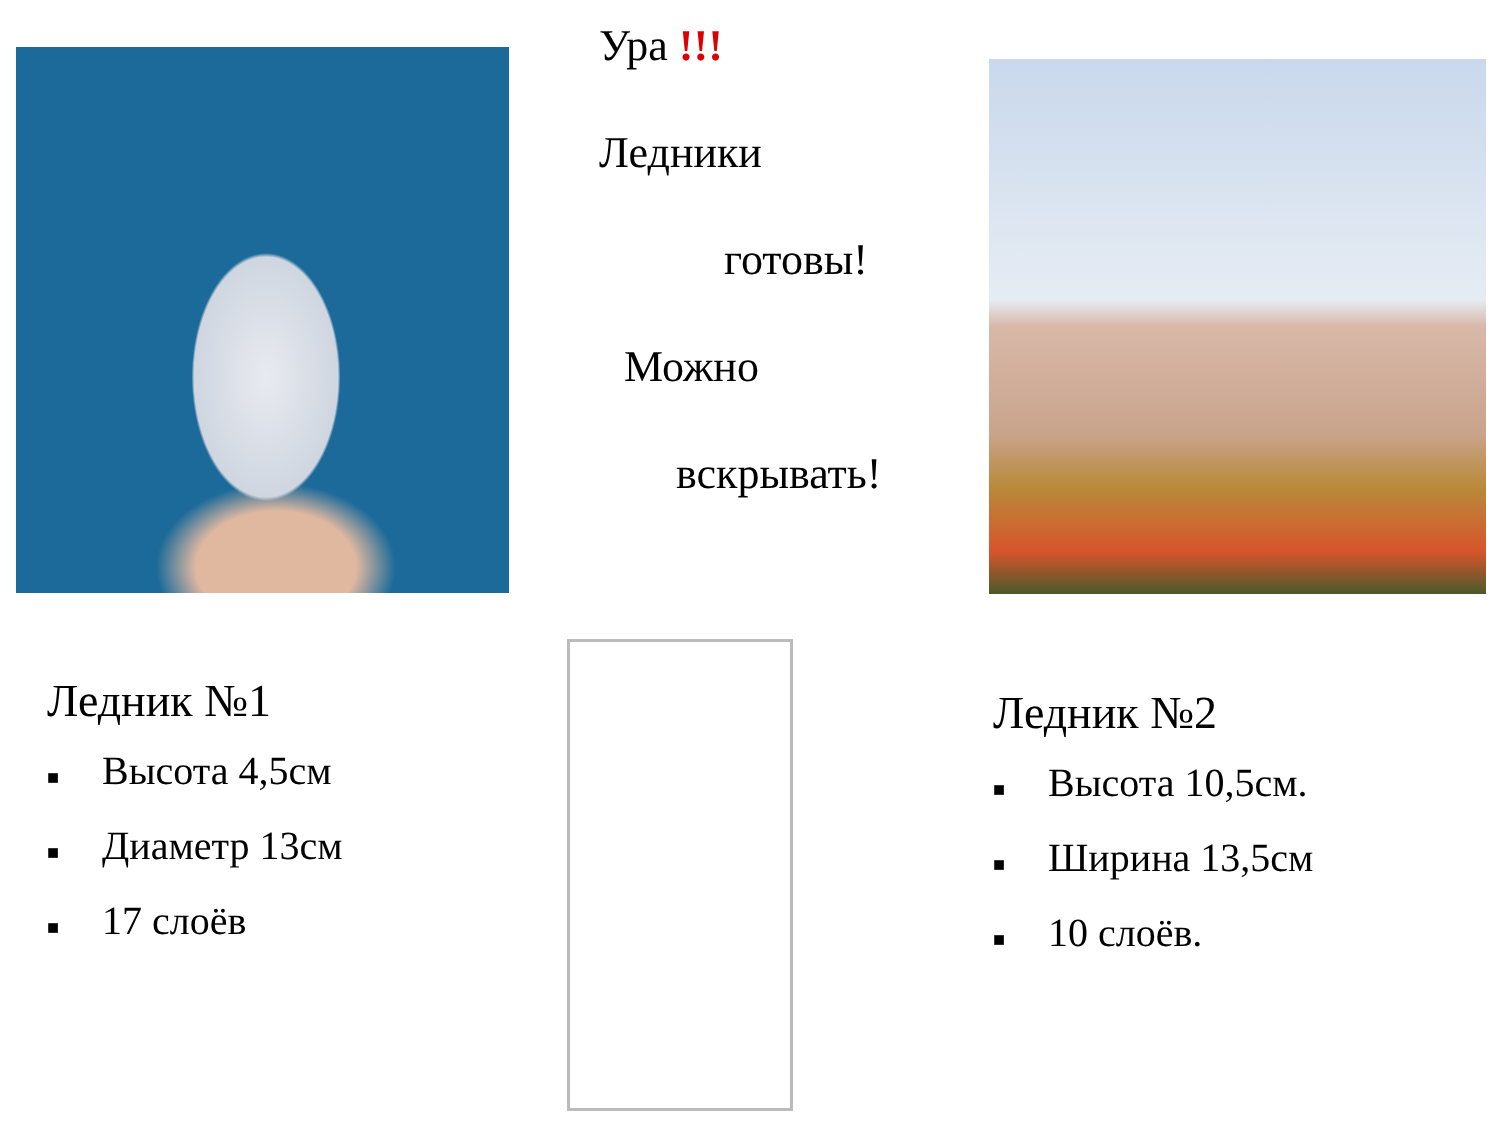Ура !!!
Ледники
готовы!
Можно
вскрывать!
Ледник №1
■ Высота 4,5см
■ Диаметр 13см
■ 17 слоёв
Ледник №2
■ Высота 10,5см.
■ Ширина 13,5см
■ 10 слоёв.